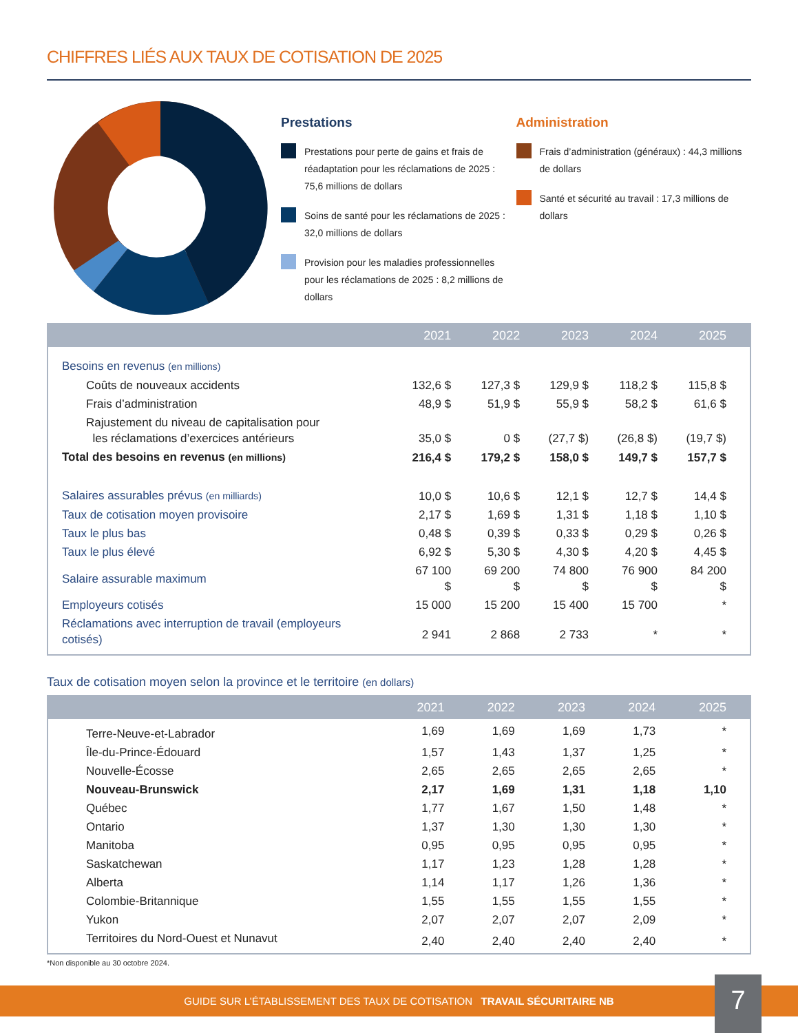CHIFFRES LIÉS AUX TAUX DE COTISATION DE 2025
Prestations
Prestations pour perte de gains et frais de réadaptation pour les réclamations de 2025 : 75,6 millions de dollars
Soins de santé pour les réclamations de 2025 : 32,0 millions de dollars
Provision pour les maladies professionnelles pour les réclamations de 2025 : 8,2 millions de dollars
Administration
Frais d’administration (généraux) : 44,3 millions de dollars
Santé et sécurité au travail : 17,3 millions de dollars
| | 2021 | 2022 | 2023 | 2024 | 2025 |
| --- | --- | --- | --- | --- | --- |
| Besoins en revenus (en millions) | | | | | |
| Coûts de nouveaux accidents | 132,6 $ | 127,3 $ | 129,9 $ | 118,2 $ | 115,8 $ |
| Frais d’administration | 48,9 $ | 51,9 $ | 55,9 $ | 58,2 $ | 61,6 $ |
| Rajustement du niveau de capitalisation pour les réclamations d’exercices antérieurs | 35,0 $ | 0 $ | (27,7 $) | (26,8 $) | (19,7 $) |
| Total des besoins en revenus (en millions) | 216,4 $ | 179,2 $ | 158,0 $ | 149,7 $ | 157,7 $ |
| Salaires assurables prévus (en milliards) | 10,0 $ | 10,6 $ | 12,1 $ | 12,7 $ | 14,4 $ |
| Taux de cotisation moyen provisoire | 2,17 $ | 1,69 $ | 1,31 $ | 1,18 $ | 1,10 $ |
| Taux le plus bas | 0,48 $ | 0,39 $ | 0,33 $ | 0,29 $ | 0,26 $ |
| Taux le plus élevé | 6,92 $ | 5,30 $ | 4,30 $ | 4,20 $ | 4,45 $ |
| Salaire assurable maximum | 67 100 $ | 69 200 $ | 74 800 $ | 76 900 $ | 84 200 $ |
| Employeurs cotisés | 15 000 | 15 200 | 15 400 | 15 700 | * |
| Réclamations avec interruption de travail (employeurs cotisés) | 2 941 | 2 868 | 2 733 | * | * |
Taux de cotisation moyen selon la province et le territoire (en dollars)
| | 2021 | 2022 | 2023 | 2024 | 2025 |
| --- | --- | --- | --- | --- | --- |
| Terre-Neuve-et-Labrador | 1,69 | 1,69 | 1,69 | 1,73 | * |
| Île-du-Prince-Édouard | 1,57 | 1,43 | 1,37 | 1,25 | * |
| Nouvelle-Écosse | 2,65 | 2,65 | 2,65 | 2,65 | * |
| Nouveau-Brunswick | 2,17 | 1,69 | 1,31 | 1,18 | 1,10 |
| Québec | 1,77 | 1,67 | 1,50 | 1,48 | * |
| Ontario | 1,37 | 1,30 | 1,30 | 1,30 | * |
| Manitoba | 0,95 | 0,95 | 0,95 | 0,95 | * |
| Saskatchewan | 1,17 | 1,23 | 1,28 | 1,28 | * |
| Alberta | 1,14 | 1,17 | 1,26 | 1,36 | * |
| Colombie-Britannique | 1,55 | 1,55 | 1,55 | 1,55 | * |
| Yukon | 2,07 | 2,07 | 2,07 | 2,09 | * |
| Territoires du Nord-Ouest et Nunavut | 2,40 | 2,40 | 2,40 | 2,40 | * |
*Non disponible au 30 octobre 2024.
GUIDE SUR L’ÉTABLISSEMENT DES TAUX DE COTISATION TRAVAIL SÉCURITAIRE NB
7